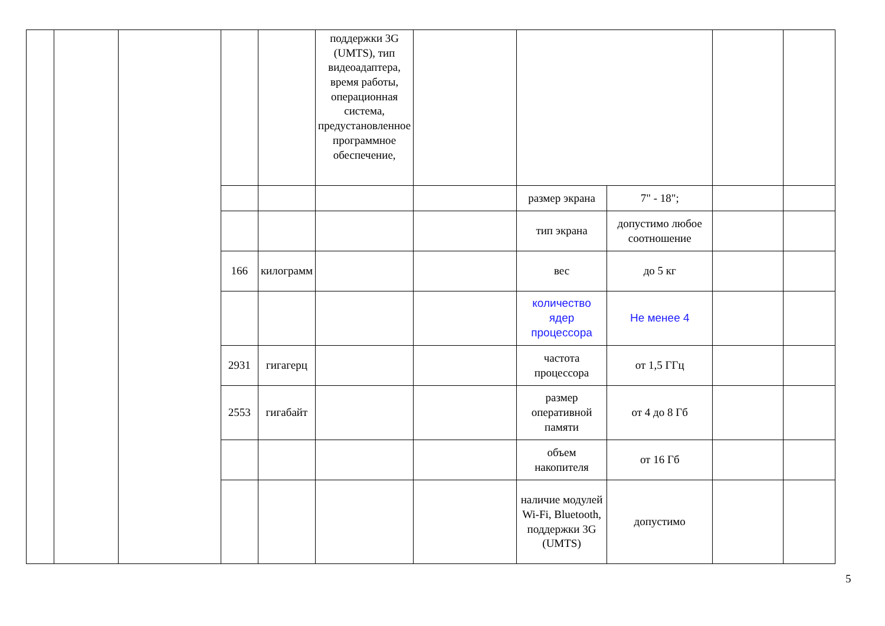| | | | | | поддержки 3G (UMTS), тип видеоадаптера, время работы, операционная система, предустановленное программное обеспечение, | | | | | |
| | | | | | | | размер экрана | 7" - 18"; | | |
| | | | | | | | тип экрана | допустимо любое соотношение | | |
| | | | 166 | килограмм | | | вес | до 5 кг | | |
| | | | | | | | количество ядер процессора | Не менее 4 | | |
| | | | 2931 | гигагерц | | | частота процессора | от 1,5 ГГц | | |
| | | | 2553 | гигабайт | | | размер оперативной памяти | от 4 до 8 Гб | | |
| | | | | | | | объем накопителя | от 16 Гб | | |
| | | | | | | | наличие модулей Wi-Fi, Bluetooth, поддержки 3G (UMTS) | допустимо | | |
5